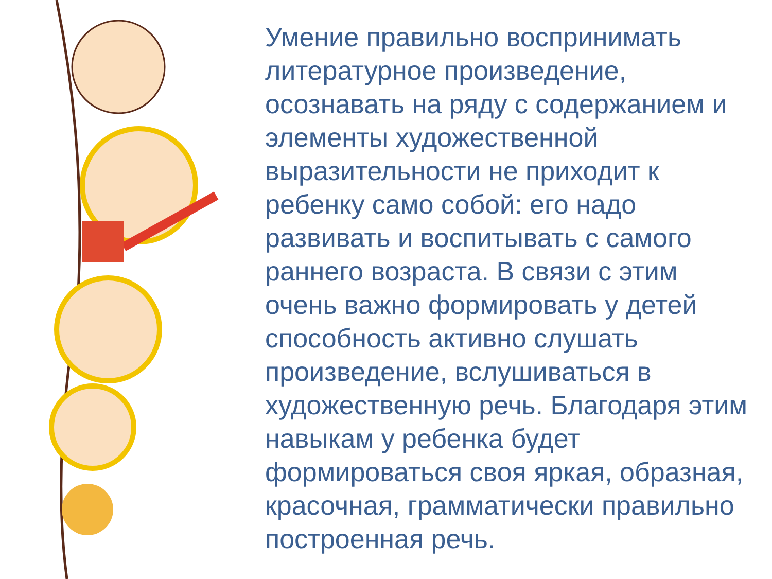Умение правильно воспринимать литературное произведение, осознавать на ряду с содержанием и элементы художественной выразительности не приходит к ребенку само собой: его надо развивать и воспитывать с самого раннего возраста. В связи с этим очень важно формировать у детей способность активно слушать произведение, вслушиваться в художественную речь. Благодаря этим навыкам у ребенка будет формироваться своя яркая, образная, красочная, грамматически правильно построенная речь.